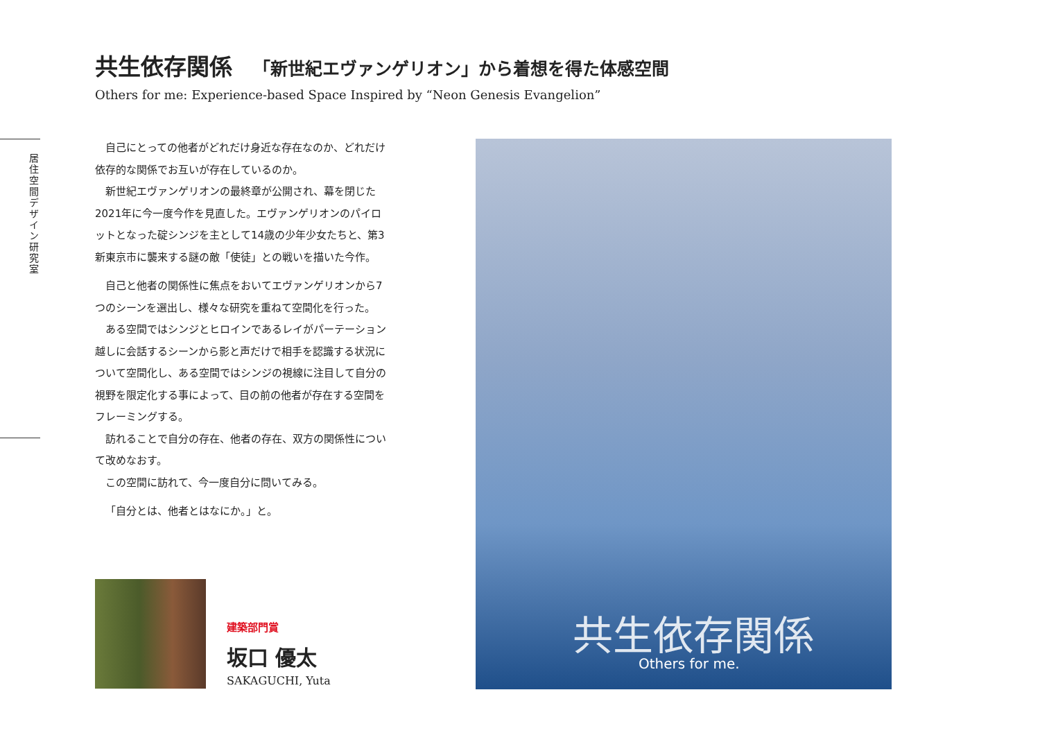共生依存関係 「新世紀エヴァンゲリオン」から着想を得た体感空間
Others for me: Experience-based Space Inspired by “Neon Genesis Evangelion”
居住空間デザイン研究室
自己にとっての他者がどれだけ身近な存在なのか、どれだけ依存的な関係でお互いが存在しているのか。
　新世紀エヴァンゲリオンの最終章が公開され、幕を閉じた2021年に今一度今作を見直した。エヴァンゲリオンのパイロットとなった碇シンジを主として14歳の少年少女たちと、第3新東京市に襲来する謎の敵「使徒」との戦いを描いた今作。
自己と他者の関係性に焦点をおいてエヴァンゲリオンから7つのシーンを選出し、様々な研究を重ねて空間化を行った。
　ある空間ではシンジとヒロインであるレイがパーテーション越しに会話するシーンから影と声だけで相手を認識する状況について空間化し、ある空間ではシンジの視線に注目して自分の視野を限定化する事によって、目の前の他者が存在する空間をフレーミングする。
　訪れることで自分の存在、他者の存在、双方の関係性について改めなおす。
　この空間に訪れて、今一度自分に問いてみる。
「自分とは、他者とはなにか。」と。
建築部門賞
坂口 優太
SAKAGUCHI, Yuta
共生依存関係
Others for me.